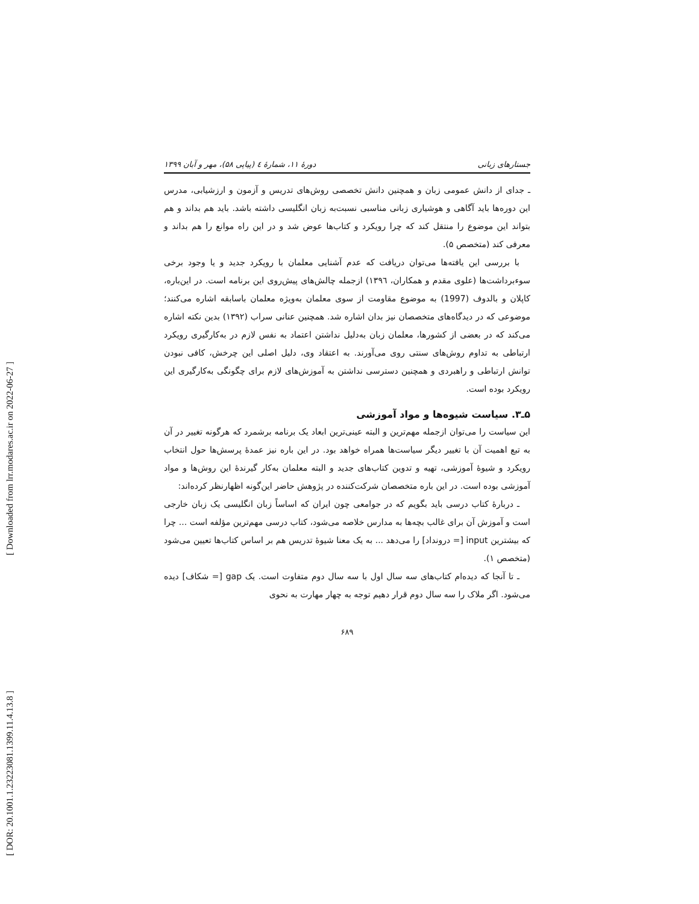[ Downloaded from lrr.modares.ac.ir on 2022-06-27 ]
[ DOR: 20.1001.1.23223081.1399.11.4.13.8 ]
جستارهای زبانی دورهٔ ۱۱، شمارهٔ ٤ (پیاپی ۵۸)، مهر و آبان ۱۳۹۹
ـ جدای از دانش عمومی زبان و همچنین دانش تخصصی روش‌های تدریس و آزمون و ارزشیابی، مدرس این دوره‌ها باید آگاهی و هوشیاری زبانی مناسبی نسبت‌به زبان انگلیسی داشته باشد. باید هم بداند و هم بتواند این موضوع را منتقل کند که چرا رویکرد و کتاب‌ها عوض شد و در این راه موانع را هم بداند و معرفی کند (متخصص ۵).
با بررسی این یافته‌ها می‌توان دریافت که عدم آشنایی معلمان با رویکرد جدید و یا وجود برخی سوءبرداشت‌ها (علوی مقدم و همکاران، ۱۳۹٦) ازجمله چالش‌های پیش‌روی این برنامه است. در این‌باره، کاپلان و بالدوف (1997) به موضوع مقاومت از سوی معلمان به‌ویژه معلمان باسابقه اشاره می‌کنند؛ موضوعی که در دیدگاه‌های متخصصان نیز بدان اشاره شد. همچنین عنانی سراب (۱۳۹۲) بدین نکته اشاره می‌کند که در بعضی از کشورها، معلمان زبان به‌دلیل نداشتن اعتماد به نفس لازم در به‌کارگیری رویکرد ارتباطی به تداوم روش‌های سنتی روی می‌آورند. به اعتقاد وی، دلیل اصلی این چرخش، کافی نبودن توانش ارتباطی و راهبردی و همچنین دسترسی نداشتن به آموزش‌های لازم برای چگونگی به‌کارگیری این رویکرد بوده است.
۵ـ۳. سیاست شیوه‌ها و مواد آموزشی
این سیاست را می‌توان ازجمله مهم‌ترین و البته عینی‌ترین ابعاد یک برنامه برشمرد که هرگونه تغییر در آن به تبع اهمیت آن با تغییر دیگر سیاست‌ها همراه خواهد بود. در این باره نیز عمدهٔ پرسش‌ها حول انتخاب رویکرد و شیوهٔ آموزشی، تهیه و تدوین کتاب‌های جدید و البته معلمان به‌کار گیرندهٔ این روش‌ها و مواد آموزشی بوده است. در این باره متخصصان شرکت‌کننده در پژوهش حاضر این‌گونه اظهارنظر کرده‌اند:
ـ دربارهٔ کتاب درسی باید بگویم که در جوامعی چون ایران که اساساً زبان انگلیسی یک زبان خارجی است و آموزش آن برای غالب بچه‌ها به مدارس خلاصه می‌شود، کتاب درسی مهم‌ترین مؤلفه است ... چرا که بیشترین input [= درونداد] را می‌دهد ... به یک معنا شیوهٔ تدریس هم بر اساس کتاب‌ها تعیین می‌شود (متخصص ۱).
ـ تا آنجا که دیده‌ام کتاب‌های سه سال اول با سه سال دوم متفاوت است. یک gap [= شکاف] دیده می‌شود. اگر ملاک را سه سال دوم قرار دهیم توجه به چهار مهارت به نحوی
۶۸۹